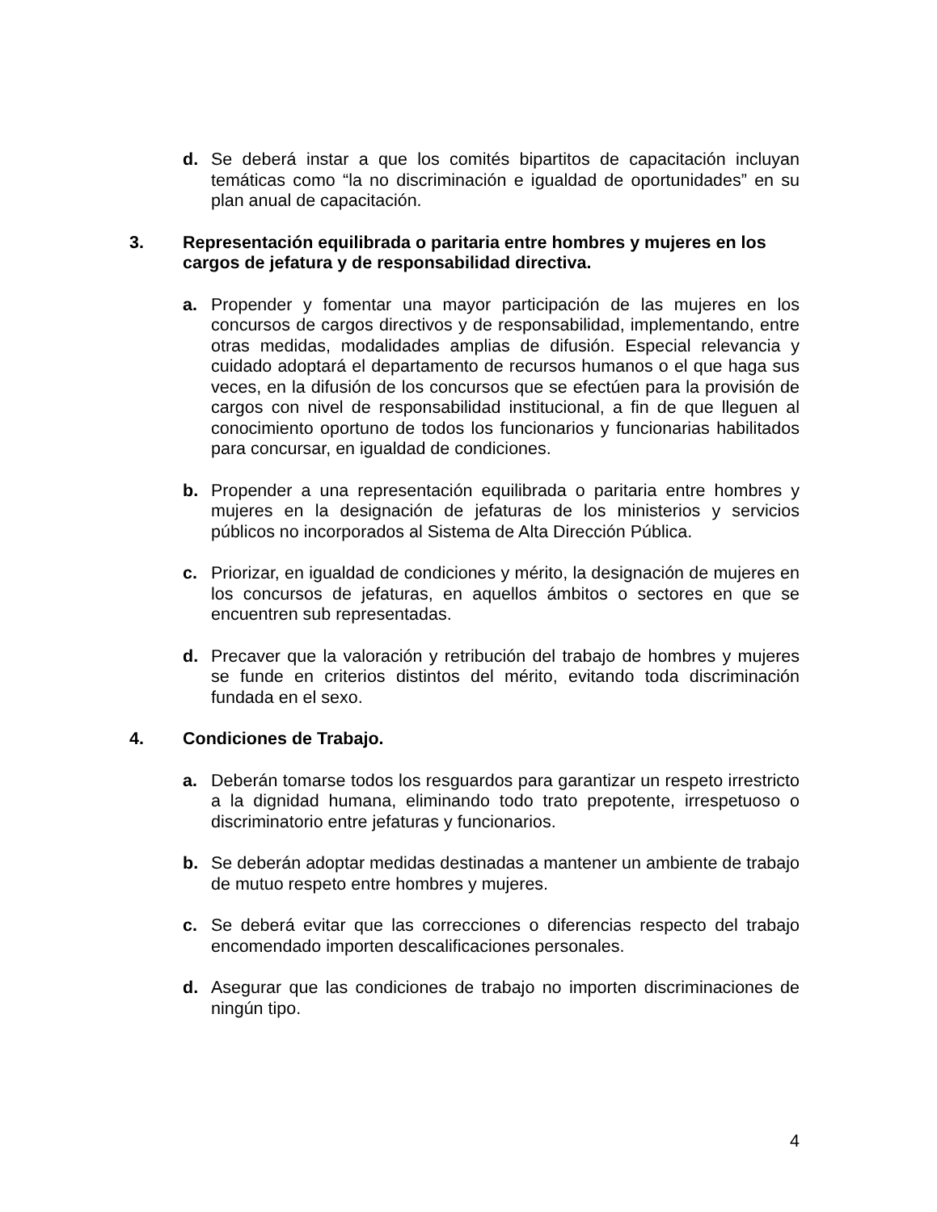d. Se deberá instar a que los comités bipartitos de capacitación incluyan temáticas como “la no discriminación e igualdad de oportunidades” en su plan anual de capacitación.
3. Representación equilibrada o paritaria entre hombres y mujeres en los cargos de jefatura y de responsabilidad directiva.
a. Propender y fomentar una mayor participación de las mujeres en los concursos de cargos directivos y de responsabilidad, implementando, entre otras medidas, modalidades amplias de difusión. Especial relevancia y cuidado adoptará el departamento de recursos humanos o el que haga sus veces, en la difusión de los concursos que se efectúen para la provisión de cargos con nivel de responsabilidad institucional, a fin de que lleguen al conocimiento oportuno de todos los funcionarios y funcionarias habilitados para concursar, en igualdad de condiciones.
b. Propender a una representación equilibrada o paritaria entre hombres y mujeres en la designación de jefaturas de los ministerios y servicios públicos no incorporados al Sistema de Alta Dirección Pública.
c. Priorizar, en igualdad de condiciones y mérito, la designación de mujeres en los concursos de jefaturas, en aquellos ámbitos o sectores en que se encuentren sub representadas.
d. Precaver que la valoración y retribución del trabajo de hombres y mujeres se funde en criterios distintos del mérito, evitando toda discriminación fundada en el sexo.
4. Condiciones de Trabajo.
a. Deberán tomarse todos los resguardos para garantizar un respeto irrestricto a la dignidad humana, eliminando todo trato prepotente, irrespetuoso o discriminatorio entre jefaturas y funcionarios.
b. Se deberán adoptar medidas destinadas a mantener un ambiente de trabajo de mutuo respeto entre hombres y mujeres.
c. Se deberá evitar que las correcciones o diferencias respecto del trabajo encomendado importen descalificaciones personales.
d. Asegurar que las condiciones de trabajo no importen discriminaciones de ningún tipo.
4